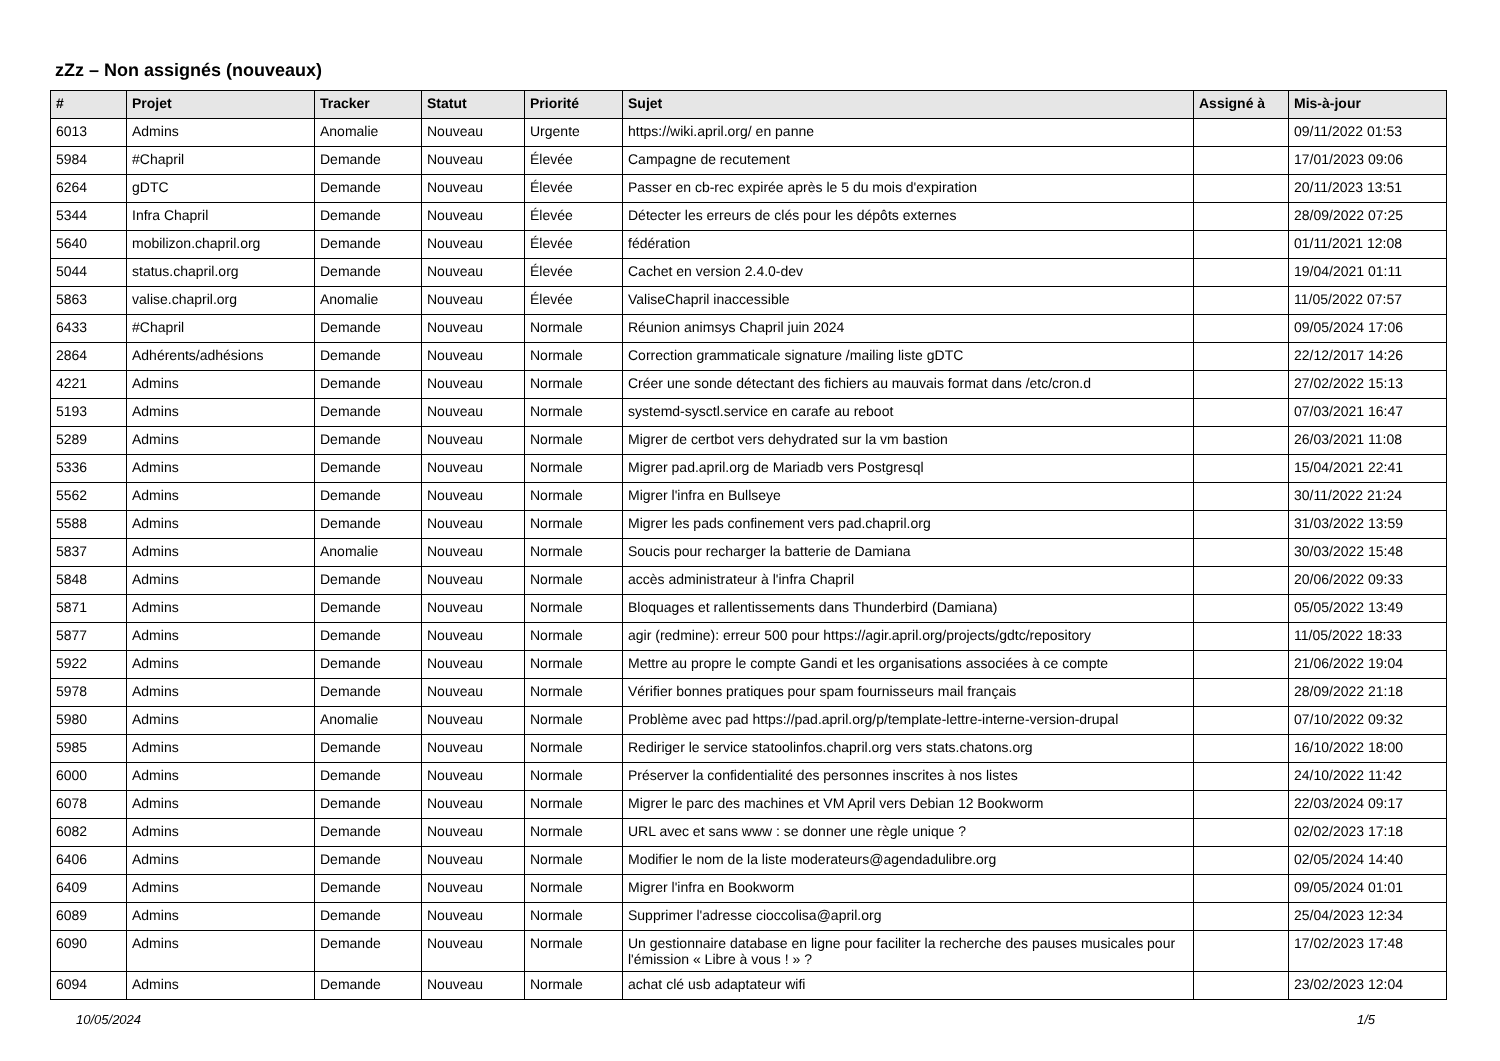zZz – Non assignés (nouveaux)
| # | Projet | Tracker | Statut | Priorité | Sujet | Assigné à | Mis-à-jour |
| --- | --- | --- | --- | --- | --- | --- | --- |
| 6013 | Admins | Anomalie | Nouveau | Urgente | https://wiki.april.org/ en panne | | 09/11/2022 01:53 |
| 5984 | #Chapril | Demande | Nouveau | Élevée | Campagne de recutement | | 17/01/2023 09:06 |
| 6264 | gDTC | Demande | Nouveau | Élevée | Passer en cb-rec expirée après le 5 du mois d'expiration | | 20/11/2023 13:51 |
| 5344 | Infra Chapril | Demande | Nouveau | Élevée | Détecter les erreurs de clés pour les dépôts externes | | 28/09/2022 07:25 |
| 5640 | mobilizon.chapril.org | Demande | Nouveau | Élevée | fédération | | 01/11/2021 12:08 |
| 5044 | status.chapril.org | Demande | Nouveau | Élevée | Cachet en version 2.4.0-dev | | 19/04/2021 01:11 |
| 5863 | valise.chapril.org | Anomalie | Nouveau | Élevée | ValiseChapril inaccessible | | 11/05/2022 07:57 |
| 6433 | #Chapril | Demande | Nouveau | Normale | Réunion animsys Chapril juin 2024 | | 09/05/2024 17:06 |
| 2864 | Adhérents/adhésions | Demande | Nouveau | Normale | Correction grammaticale signature /mailing liste gDTC | | 22/12/2017 14:26 |
| 4221 | Admins | Demande | Nouveau | Normale | Créer une sonde détectant des fichiers au mauvais format dans /etc/cron.d | | 27/02/2022 15:13 |
| 5193 | Admins | Demande | Nouveau | Normale | systemd-sysctl.service en carafe au reboot | | 07/03/2021 16:47 |
| 5289 | Admins | Demande | Nouveau | Normale | Migrer de certbot vers dehydrated sur la vm bastion | | 26/03/2021 11:08 |
| 5336 | Admins | Demande | Nouveau | Normale | Migrer pad.april.org de Mariadb vers Postgresql | | 15/04/2021 22:41 |
| 5562 | Admins | Demande | Nouveau | Normale | Migrer l'infra en Bullseye | | 30/11/2022 21:24 |
| 5588 | Admins | Demande | Nouveau | Normale | Migrer les pads confinement vers pad.chapril.org | | 31/03/2022 13:59 |
| 5837 | Admins | Anomalie | Nouveau | Normale | Soucis pour recharger la batterie de Damiana | | 30/03/2022 15:48 |
| 5848 | Admins | Demande | Nouveau | Normale | accès administrateur à l'infra Chapril | | 20/06/2022 09:33 |
| 5871 | Admins | Demande | Nouveau | Normale | Bloquages et rallentissements dans Thunderbird (Damiana) | | 05/05/2022 13:49 |
| 5877 | Admins | Demande | Nouveau | Normale | agir (redmine): erreur 500 pour https://agir.april.org/projects/gdtc/repository | | 11/05/2022 18:33 |
| 5922 | Admins | Demande | Nouveau | Normale | Mettre au propre le compte Gandi et les organisations associées à ce compte | | 21/06/2022 19:04 |
| 5978 | Admins | Demande | Nouveau | Normale | Vérifier bonnes pratiques pour spam fournisseurs mail français | | 28/09/2022 21:18 |
| 5980 | Admins | Anomalie | Nouveau | Normale | Problème avec pad https://pad.april.org/p/template-lettre-interne-version-drupal | | 07/10/2022 09:32 |
| 5985 | Admins | Demande | Nouveau | Normale | Rediriger le service statoolinfos.chapril.org vers stats.chatons.org | | 16/10/2022 18:00 |
| 6000 | Admins | Demande | Nouveau | Normale | Préserver la confidentialité des personnes inscrites à nos listes | | 24/10/2022 11:42 |
| 6078 | Admins | Demande | Nouveau | Normale | Migrer le parc des machines et VM April vers Debian 12 Bookworm | | 22/03/2024 09:17 |
| 6082 | Admins | Demande | Nouveau | Normale | URL avec et sans www : se donner une règle unique ? | | 02/02/2023 17:18 |
| 6406 | Admins | Demande | Nouveau | Normale | Modifier le nom de la liste moderateurs@agendadulibre.org | | 02/05/2024 14:40 |
| 6409 | Admins | Demande | Nouveau | Normale | Migrer l'infra en Bookworm | | 09/05/2024 01:01 |
| 6089 | Admins | Demande | Nouveau | Normale | Supprimer l'adresse cioccolisa@april.org | | 25/04/2023 12:34 |
| 6090 | Admins | Demande | Nouveau | Normale | Un gestionnaire database en ligne pour faciliter la recherche des pauses musicales pour l'émission « Libre à vous ! » ? | | 17/02/2023 17:48 |
| 6094 | Admins | Demande | Nouveau | Normale | achat clé usb adaptateur wifi | | 23/02/2023 12:04 |
10/05/2024 1/5